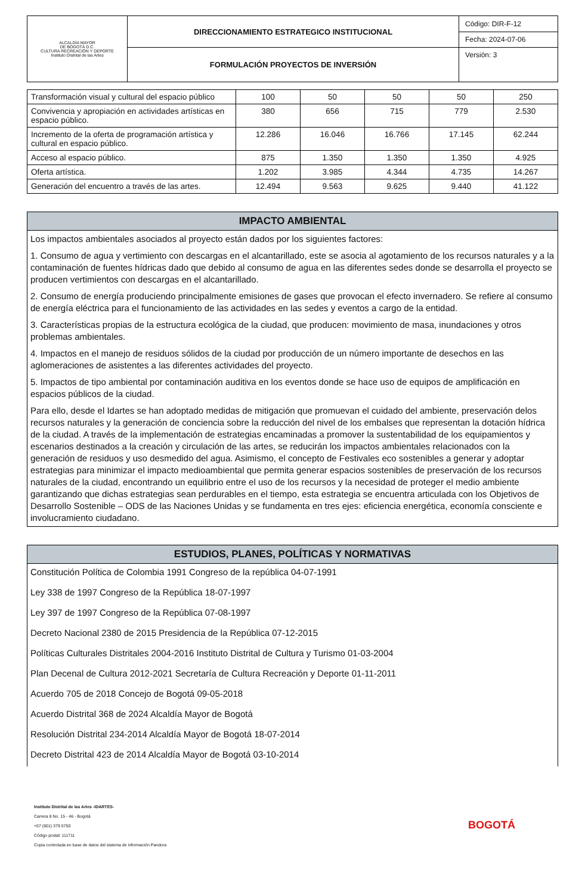| ALCALDÍA MAYOR DE BOGOTÁ D.C. CULTURA RECREACIÓN Y DEPORTE Instituto Distrital de las Artes | DIRECCIONAMIENTO ESTRATEGICO INSTITUCIONAL | Código: DIR-F-12 |
| | | Fecha: 2024-07-06 |
| | FORMULACIÓN PROYECTOS DE INVERSIÓN | Versión: 3 |
| Transformación visual y cultural del espacio público | 100 | 50 | 50 | 50 | 250 |
| Convivencia y apropiación en actividades artísticas en espacio público. | 380 | 656 | 715 | 779 | 2.530 |
| Incremento de la oferta de programación artística y cultural en espacio público. | 12.286 | 16.046 | 16.766 | 17.145 | 62.244 |
| Acceso al espacio público. | 875 | 1.350 | 1.350 | 1.350 | 4.925 |
| Oferta artística. | 1.202 | 3.985 | 4.344 | 4.735 | 14.267 |
| Generación del encuentro a través de las artes. | 12.494 | 9.563 | 9.625 | 9.440 | 41.122 |
IMPACTO AMBIENTAL
Los impactos ambientales asociados al proyecto están dados por los siguientes factores:
1. Consumo de agua y vertimiento con descargas en el alcantarillado, este se asocia al agotamiento de los recursos naturales y a la contaminación de fuentes hídricas dado que debido al consumo de agua en las diferentes sedes donde se desarrolla el proyecto se producen vertimientos con descargas en el alcantarillado.
2. Consumo de energía produciendo principalmente emisiones de gases que provocan el efecto invernadero. Se refiere al consumo de energía eléctrica para el funcionamiento de las actividades en las sedes y eventos a cargo de la entidad.
3. Características propias de la estructura ecológica de la ciudad, que producen: movimiento de masa, inundaciones y otros problemas ambientales.
4. Impactos en el manejo de residuos sólidos de la ciudad por producción de un número importante de desechos en las aglomeraciones de asistentes a las diferentes actividades del proyecto.
5. Impactos de tipo ambiental por contaminación auditiva en los eventos donde se hace uso de equipos de amplificación en espacios públicos de la ciudad.
Para ello, desde el Idartes se han adoptado medidas de mitigación que promuevan el cuidado del ambiente, preservación delos recursos naturales y la generación de conciencia sobre la reducción del nivel de los embalses que representan la dotación hídrica de la ciudad. A través de la implementación de estrategias encaminadas a promover la sustentabilidad de los equipamientos y escenarios destinados a la creación y circulación de las artes, se reducirán los impactos ambientales relacionados con la generación de residuos y uso desmedido del agua. Asimismo, el concepto de Festivales eco sostenibles a generar y adoptar estrategias para minimizar el impacto medioambiental que permita generar espacios sostenibles de preservación de los recursos naturales de la ciudad, encontrando un equilibrio entre el uso de los recursos y la necesidad de proteger el medio ambiente garantizando que dichas estrategias sean perdurables en el tiempo, esta estrategia se encuentra articulada con los Objetivos de Desarrollo Sostenible – ODS de las Naciones Unidas y se fundamenta en tres ejes: eficiencia energética, economía consciente e involucramiento ciudadano.
ESTUDIOS, PLANES, POLÍTICAS Y NORMATIVAS
Constitución Política de Colombia 1991 Congreso de la república 04-07-1991
Ley 338 de 1997 Congreso de la República 18-07-1997
Ley 397 de 1997 Congreso de la República 07-08-1997
Decreto Nacional 2380 de 2015 Presidencia de la República 07-12-2015
Políticas Culturales Distritales 2004-2016 Instituto Distrital de Cultura y Turismo 01-03-2004
Plan Decenal de Cultura 2012-2021 Secretaría de Cultura Recreación y Deporte 01-11-2011
Acuerdo 705 de 2018 Concejo de Bogotá 09-05-2018
Acuerdo Distrital 368 de 2024 Alcaldía Mayor de Bogotá
Resolución Distrital 234-2014 Alcaldía Mayor de Bogotá 18-07-2014
Decreto Distrital 423 de 2014 Alcaldía Mayor de Bogotá 03-10-2014
Instituto Distrital de las Artes -IDARTES-
Carrera 8 No. 15 - 46 - Bogotá
+57 (601) 379 5750
Código postal: 111711
Copia controlada en base de datos del sistema de información Pandora
BOGOTÁ